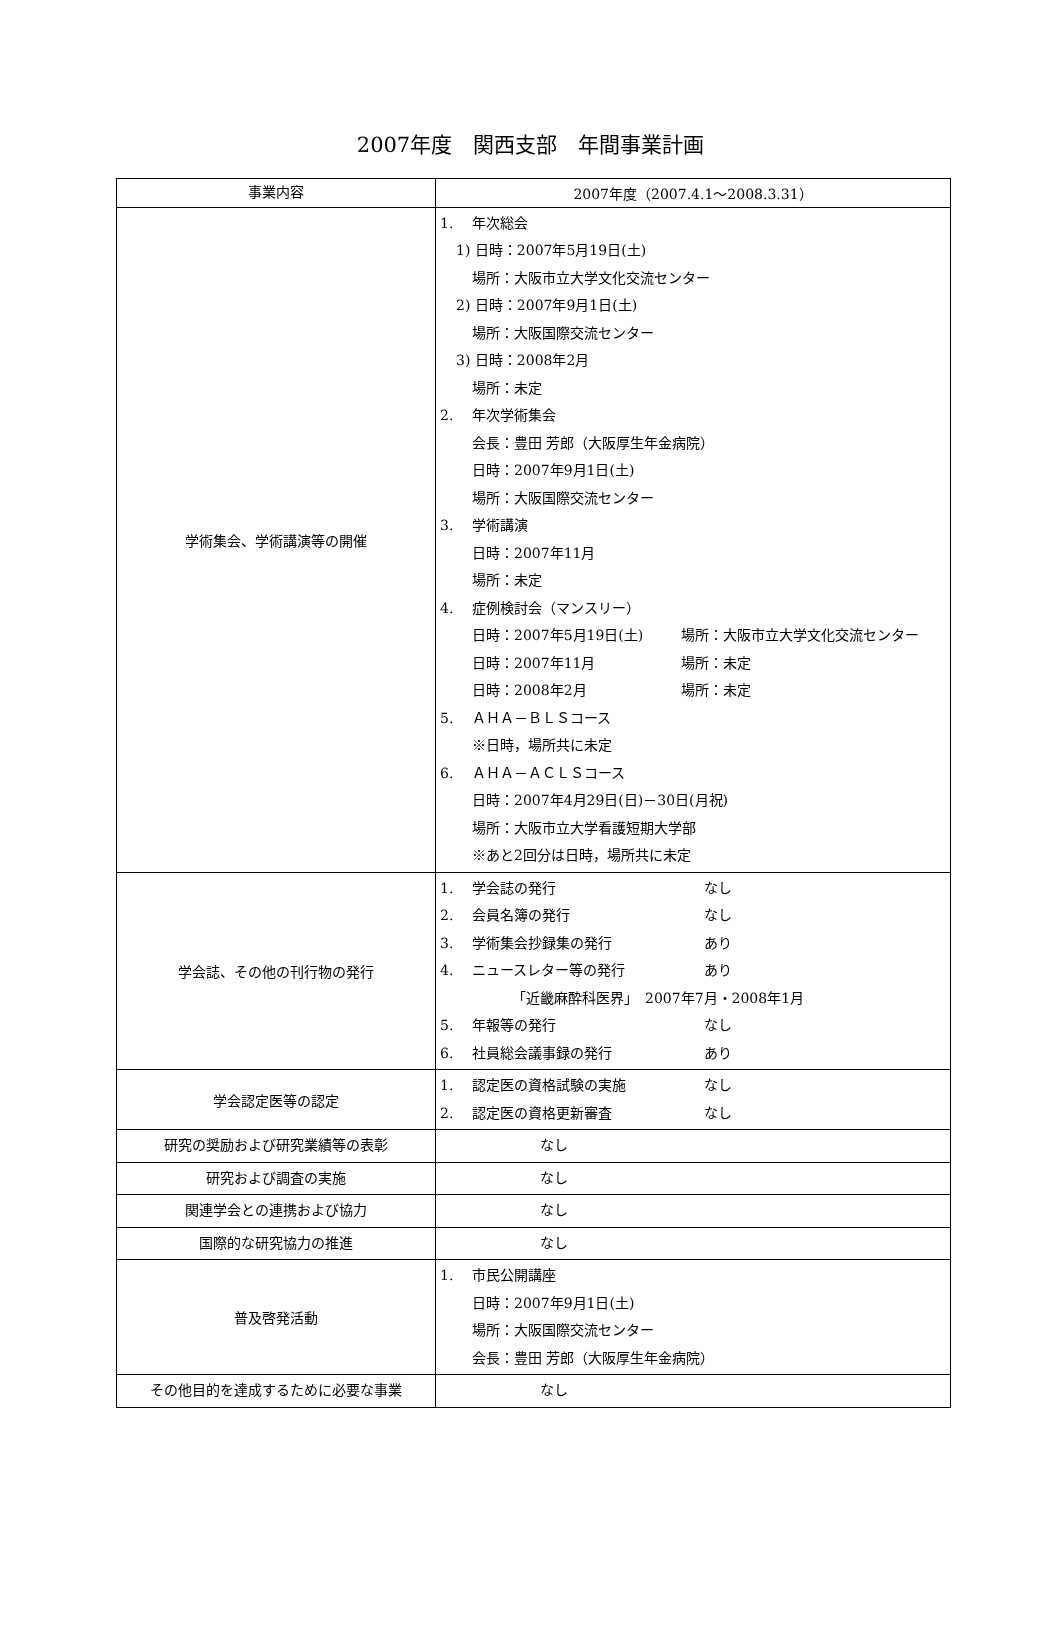2007年度　関西支部　年間事業計画
| 事業内容 | 2007年度（2007.4.1～2008.3.31） |
| --- | --- |
| 学術集会、学術講演等の開催 | 1. 年次総会 1) 日時：2007年5月19日(土) 場所：大阪市立大学文化交流センター 2) 日時：2007年9月1日(土) 場所：大阪国際交流センター 3) 日時：2008年2月 場所：未定 2. 年次学術集会 会長：豊田 芳郎（大阪厚生年金病院） 日時：2007年9月1日(土) 場所：大阪国際交流センター 3. 学術講演 日時：2007年11月 場所：未定 4. 症例検討会（マンスリー） 日時：2007年5月19日(土) 場所：大阪市立大学文化交流センター 日時：2007年11月 場所：未定 日時：2008年2月 場所：未定 5. ＡＨＡ－ＢＬＳコース ※日時，場所共に未定 6. ＡＨＡ－ＡＣＬＳコース 日時：2007年4月29日(日)－30日(月祝) 場所：大阪市立大学看護短期大学部 ※あと2回分は日時，場所共に未定 |
| 学会誌、その他の刊行物の発行 | 1. 学会誌の発行 なし 2. 会員名簿の発行 なし 3. 学術集会抄録集の発行 あり 4. ニュースレター等の発行 あり 「近畿麻酔科医界」 2007年7月・2008年1月 5. 年報等の発行 なし 6. 社員総会議事録の発行 あり |
| 学会認定医等の認定 | 1. 認定医の資格試験の実施 なし 2. 認定医の資格更新審査 なし |
| 研究の奨励および研究業績等の表彰 | なし |
| 研究および調査の実施 | なし |
| 関連学会との連携および協力 | なし |
| 国際的な研究協力の推進 | なし |
| 普及啓発活動 | 1. 市民公開講座 日時：2007年9月1日(土) 場所：大阪国際交流センター 会長：豊田 芳郎（大阪厚生年金病院） |
| その他目的を達成するために必要な事業 | なし |